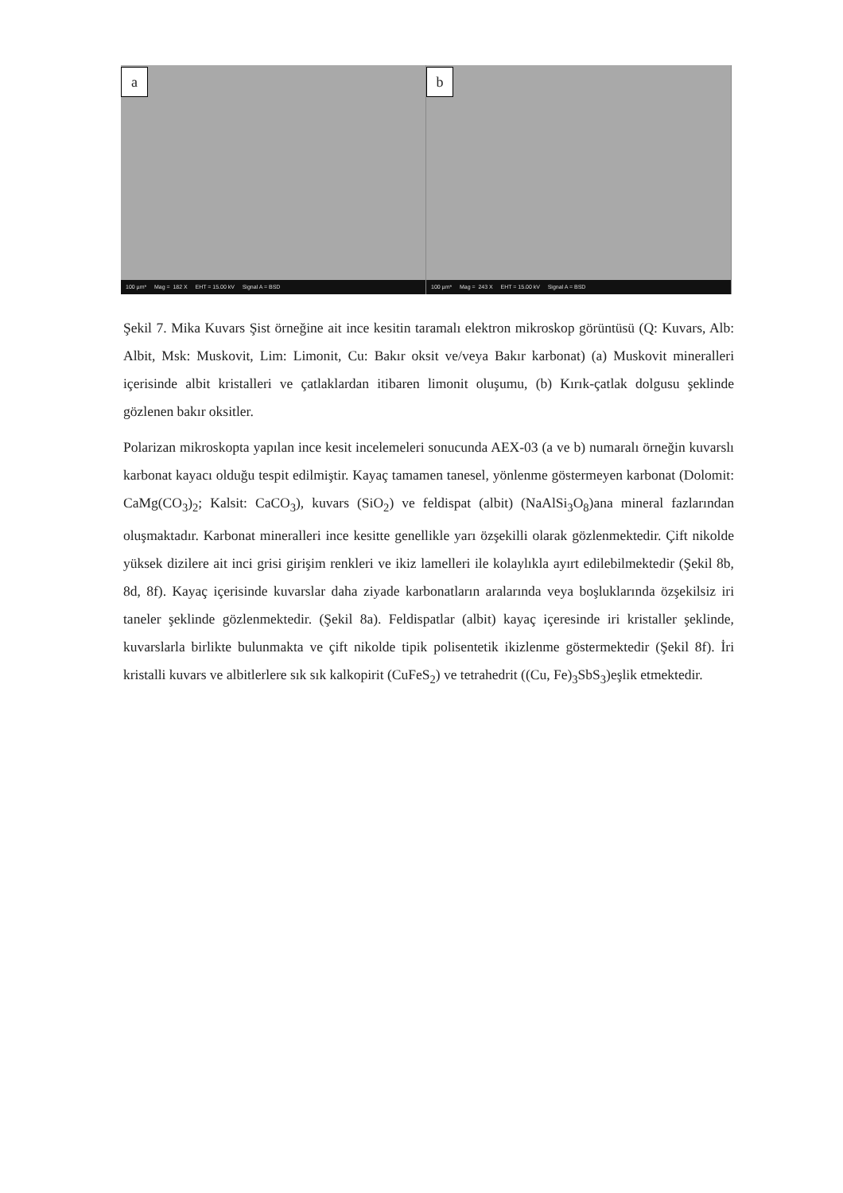a
100 µm* Mag = 182 X EHT = 15.00 kV Signal A = BSD
b
100 µm* Mag = 243 X EHT = 15.00 kV Signal A = BSD
Şekil 7. Mika Kuvars Şist örneğine ait ince kesitin taramalı elektron mikroskop görüntüsü (Q: Kuvars, Alb: Albit, Msk: Muskovit, Lim: Limonit, Cu: Bakır oksit ve/veya Bakır karbonat) (a) Muskovit mineralleri içerisinde albit kristalleri ve çatlaklardan itibaren limonit oluşumu, (b) Kırık-çatlak dolgusu şeklinde gözlenen bakır oksitler.
Polarizan mikroskopta yapılan ince kesit incelemeleri sonucunda AEX-03 (a ve b) numaralı örneğin kuvarslı karbonat kayacı olduğu tespit edilmiştir. Kayaç tamamen tanesel, yönlenme göstermeyen karbonat (Dolomit: CaMg(CO<sub>3</sub>)<sub>2</sub>; Kalsit: CaCO<sub>3</sub>), kuvars (SiO<sub>2</sub>) ve feldispat (albit) (NaAlSi<sub>3</sub>O<sub>8</sub>)ana mineral fazlarından oluşmaktadır. Karbonat mineralleri ince kesitte genellikle yarı özşekilli olarak gözlenmektedir. Çift nikolde yüksek dizilere ait inci grisi girişim renkleri ve ikiz lamelleri ile kolaylıkla ayırt edilebilmektedir (Şekil 8b, 8d, 8f). Kayaç içerisinde kuvarslar daha ziyade karbonatların aralarında veya boşluklarında özşekilsiz iri taneler şeklinde gözlenmektedir. (Şekil 8a). Feldispatlar (albit) kayaç içeresinde iri kristaller şeklinde, kuvarslarla birlikte bulunmakta ve çift nikolde tipik polisentetik ikizlenme göstermektedir (Şekil 8f). İri kristalli kuvars ve albitlerlere sık sık kalkopirit (CuFeS<sub>2</sub>) ve tetrahedrit ((Cu, Fe)<sub>3</sub>SbS<sub>3</sub>)eşlik etmektedir.